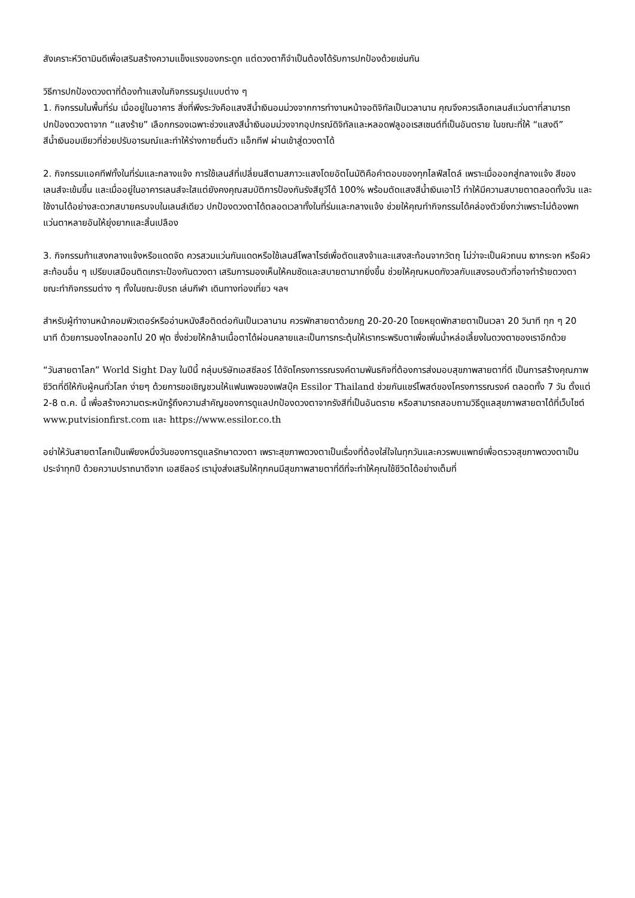สังเคราะห์วิตามินดีเพื่อเสริมสร้างความแข็งแรงของกระดูก แต่ดวงตาก็จำเป็นต้องได้รับการปกป้องด้วยเช่นกัน
วิธีการปกป้องดวงตาที่ต้องท้าแสงในกิจกรรมรูปแบบต่าง ๆ
1. กิจกรรมในพื้นที่ร่ม เมื่ออยู่ในอาคาร สิ่งที่พึงระวังคือแสงสีน้ำเงินอมม่วงจากการทำงานหน้าจอดิจิทัลเป็นเวลานาน คุณจึงควรเลือกเลนส์แว่นตาที่สามารถปกป้องดวงตาจาก “แสงร้าย” เลือกกรองเฉพาะช่วงแสงสีน้ำเงินอมม่วงจากอุปกรณ์ดิจิทัลและหลอดฟลูออเรสเซนต์ที่เป็นอันตราย ในขณะที่ให้ “แสงดี” สีน้ำเงินอมเขียวที่ช่วยปรับอารมณ์และทำให้ร่างกายตื่นตัว แอ็กทีฟ ผ่านเข้าสู่ดวงตาได้
2. กิจกรรมแอคทีฟทั้งในที่ร่มและกลางแจ้ง การใช้เลนส์ที่เปลี่ยนสีตามสภาวะแสงโดยอัตโนมัติคือคำตอบของทุกไลฟ์สไตล์ เพราะเมื่อออกสู่กลางแจ้ง สีของเลนส์จะเข้มขึ้น และเมื่ออยู่ในอาคารเลนส์จะใสแต่ยังคงคุณสมบัติการป้องกันรังสียูวีได้ 100% พร้อมตัดแสงสีน้ำเงินเอาไว้ ทำให้มีความสบายตาตลอดทั้งวัน และใช้งานได้อย่างสะดวกสบายครบจบในเลนส์เดียว ปกป้องดวงตาได้ตลอดเวลาทั้งในที่ร่มและกลางแจ้ง ช่วยให้คุณทำกิจกรรมได้คล่องตัวยิ่งกว่าเพราะไม่ต้องพกแว่นตาหลายอันให้ยุ่งยากและสิ้นเปลือง
3. กิจกรรมท้าแสงกลางแจ้งหรือแดดจัด ควรสวมแว่นกันแดดหรือใช้เลนส์โพลาไรซ์เพื่อตัดแสงจ้าและแสงสะท้อนจากวัตถุ ไม่ว่าจะเป็นผิวถนน เงากระจก หรือผิวสะท้อนอื่น ๆ เปรียบเสมือนติดเกราะป้องกันดวงตา เสริมการมองเห็นให้คมชัดและสบายตามากยิ่งขึ้น ช่วยให้คุณหมดกังวลกับแสงรอบตัวที่อาจทำร้ายดวงตาขณะทำกิจกรรมต่าง ๆ ทั้งในขณะขับรถ เล่นกีฬา เดินทางท่องเที่ยว ฯลฯ
สำหรับผู้ทำงานหน้าคอมพิวเตอร์หรืออ่านหนังสือติดต่อกันเป็นเวลานาน ควรพักสายตาด้วยกฎ 20-20-20 โดยหยุดพักสายตาเป็นเวลา 20 วินาที ทุก ๆ 20 นาที ด้วยการมองไกลออกไป 20 ฟุต ซึ่งช่วยให้กล้ามเนื้อตาได้ผ่อนคลายและเป็นการกระตุ้นให้เรากระพริบตาเพื่อเพิ่มน้ำหล่อเลี้ยงในดวงตาของเราอีกด้วย
“วันสายตาโลก” World Sight Day ในปีนี้ กลุ่มบริษัทเอสซีลอร์ ได้จัดโครงการรณรงค์ตามพันธกิจที่ต้องการส่งมอบสุขภาพสายตาที่ดี เป็นการสร้างคุณภาพชีวิตที่ดีให้กับผู้คนทั่วโลก ง่ายๆ ด้วยการขอเชิญชวนให้แฟนเพจของเฟสบุ๊ค Essilor Thailand ช่วยกันแชร์โพสต์ของโครงการรณรงค์ ตลอดทั้ง 7 วัน ตั้งแต่ 2-8 ต.ค. นี้ เพื่อสร้างความตระหนักรู้ถึงความสำคัญของการดูแลปกป้องดวงตาจากรังสีที่เป็นอันตราย หรือสามารถสอบถามวิธีดูแลสุขภาพสายตาได้ที่เว็บไซต์ www.putvisionfirst.com และ https://www.essilor.co.th
อย่าให้วันสายตาโลกเป็นเพียงหนึ่งวันของการดูแลรักษาดวงตา เพราะสุขภาพดวงตาเป็นเรื่องที่ต้องใส่ใจในทุกวันและควรพบแพทย์เพื่อตรวจสุขภาพดวงตาเป็นประจำทุกปี ด้วยความปราถนาดีจาก เอสซีลอร์ เรามุ่งส่งเสริมให้ทุกคนมีสุขภาพสายตาที่ดีที่จะทำให้คุณใช้ชีวิตได้อย่างเต็มที่